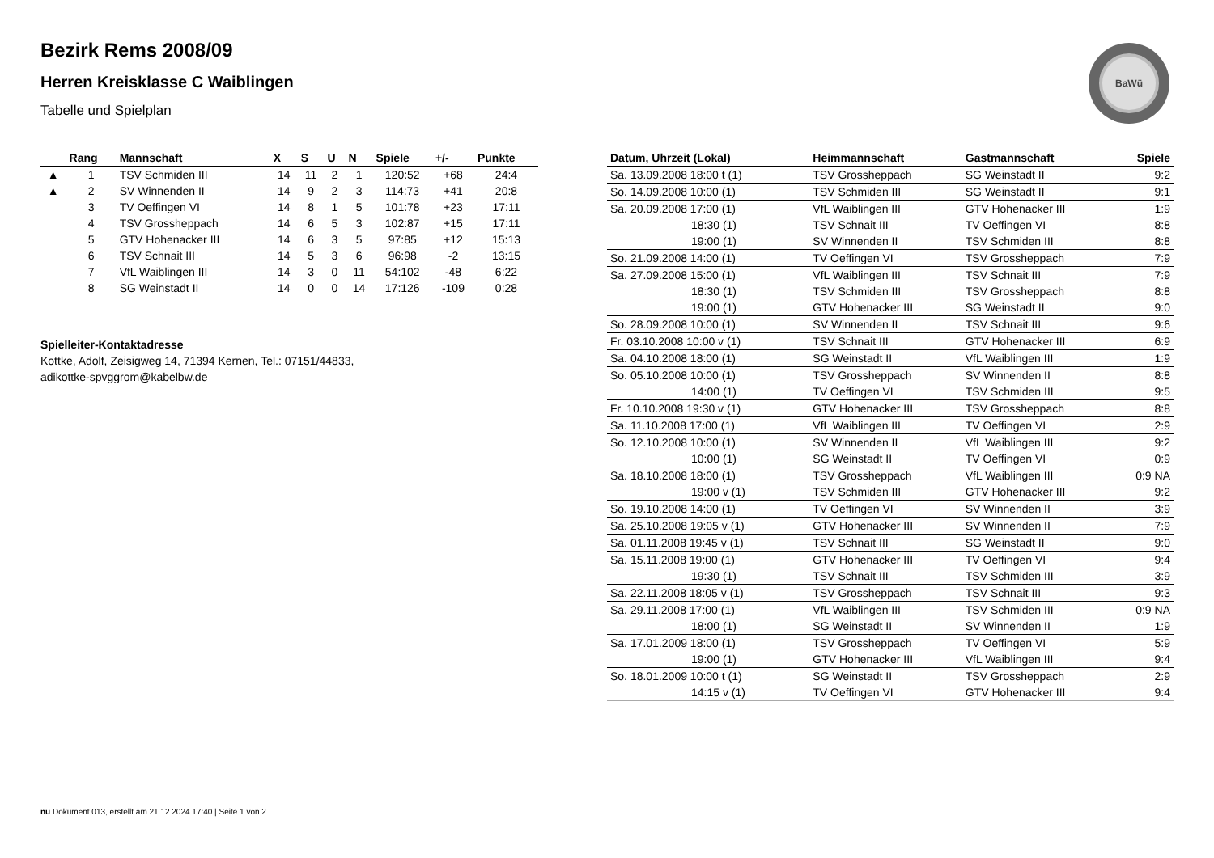BaWü
Bezirk Rems 2008/09
Herren Kreisklasse C Waiblingen
Tabelle und Spielplan
| | Rang | Mannschaft | X | S | U | N | Spiele | +/- | Punkte |
| --- | --- | --- | --- | --- | --- | --- | --- | --- | --- |
| ▲ | 1 | TSV Schmiden III | 14 | 11 | 2 | 1 | 120:52 | +68 | 24:4 |
| ▲ | 2 | SV Winnenden II | 14 | 9 | 2 | 3 | 114:73 | +41 | 20:8 |
| | 3 | TV Oeffingen VI | 14 | 8 | 1 | 5 | 101:78 | +23 | 17:11 |
| | 4 | TSV Grossheppach | 14 | 6 | 5 | 3 | 102:87 | +15 | 17:11 |
| | 5 | GTV Hohenacker III | 14 | 6 | 3 | 5 | 97:85 | +12 | 15:13 |
| | 6 | TSV Schnait III | 14 | 5 | 3 | 6 | 96:98 | -2 | 13:15 |
| | 7 | VfL Waiblingen III | 14 | 3 | 0 | 11 | 54:102 | -48 | 6:22 |
| | 8 | SG Weinstadt II | 14 | 0 | 0 | 14 | 17:126 | -109 | 0:28 |
Spielleiter-Kontaktadresse
Kottke, Adolf, Zeisigweg 14, 71394 Kernen, Tel.: 07151/44833,
adikottke-spvggrom@kabelbw.de
| Datum, Uhrzeit (Lokal) | Heimmannschaft | Gastmannschaft | Spiele |
| --- | --- | --- | --- |
| Sa. 13.09.2008 18:00 t (1) | TSV Grossheppach | SG Weinstadt II | 9:2 |
| So. 14.09.2008 10:00 (1) | TSV Schmiden III | SG Weinstadt II | 9:1 |
| Sa. 20.09.2008 17:00 (1) | VfL Waiblingen III | GTV Hohenacker III | 1:9 |
| 18:30 (1) | TSV Schnait III | TV Oeffingen VI | 8:8 |
| 19:00 (1) | SV Winnenden II | TSV Schmiden III | 8:8 |
| So. 21.09.2008 14:00 (1) | TV Oeffingen VI | TSV Grossheppach | 7:9 |
| Sa. 27.09.2008 15:00 (1) | VfL Waiblingen III | TSV Schnait III | 7:9 |
| 18:30 (1) | TSV Schmiden III | TSV Grossheppach | 8:8 |
| 19:00 (1) | GTV Hohenacker III | SG Weinstadt II | 9:0 |
| So. 28.09.2008 10:00 (1) | SV Winnenden II | TSV Schnait III | 9:6 |
| Fr. 03.10.2008 10:00 v (1) | TSV Schnait III | GTV Hohenacker III | 6:9 |
| Sa. 04.10.2008 18:00 (1) | SG Weinstadt II | VfL Waiblingen III | 1:9 |
| So. 05.10.2008 10:00 (1) | TSV Grossheppach | SV Winnenden II | 8:8 |
| 14:00 (1) | TV Oeffingen VI | TSV Schmiden III | 9:5 |
| Fr. 10.10.2008 19:30 v (1) | GTV Hohenacker III | TSV Grossheppach | 8:8 |
| Sa. 11.10.2008 17:00 (1) | VfL Waiblingen III | TV Oeffingen VI | 2:9 |
| So. 12.10.2008 10:00 (1) | SV Winnenden II | VfL Waiblingen III | 9:2 |
| 10:00 (1) | SG Weinstadt II | TV Oeffingen VI | 0:9 |
| Sa. 18.10.2008 18:00 (1) | TSV Grossheppach | VfL Waiblingen III | 0:9 NA |
| 19:00 v (1) | TSV Schmiden III | GTV Hohenacker III | 9:2 |
| So. 19.10.2008 14:00 (1) | TV Oeffingen VI | SV Winnenden II | 3:9 |
| Sa. 25.10.2008 19:05 v (1) | GTV Hohenacker III | SV Winnenden II | 7:9 |
| Sa. 01.11.2008 19:45 v (1) | TSV Schnait III | SG Weinstadt II | 9:0 |
| Sa. 15.11.2008 19:00 (1) | GTV Hohenacker III | TV Oeffingen VI | 9:4 |
| 19:30 (1) | TSV Schnait III | TSV Schmiden III | 3:9 |
| Sa. 22.11.2008 18:05 v (1) | TSV Grossheppach | TSV Schnait III | 9:3 |
| Sa. 29.11.2008 17:00 (1) | VfL Waiblingen III | TSV Schmiden III | 0:9 NA |
| 18:00 (1) | SG Weinstadt II | SV Winnenden II | 1:9 |
| Sa. 17.01.2009 18:00 (1) | TSV Grossheppach | TV Oeffingen VI | 5:9 |
| 19:00 (1) | GTV Hohenacker III | VfL Waiblingen III | 9:4 |
| So. 18.01.2009 10:00 t (1) | SG Weinstadt II | TSV Grossheppach | 2:9 |
| 14:15 v (1) | TV Oeffingen VI | GTV Hohenacker III | 9:4 |
nu.Dokument 013, erstellt am 21.12.2024 17:40 | Seite 1 von 2